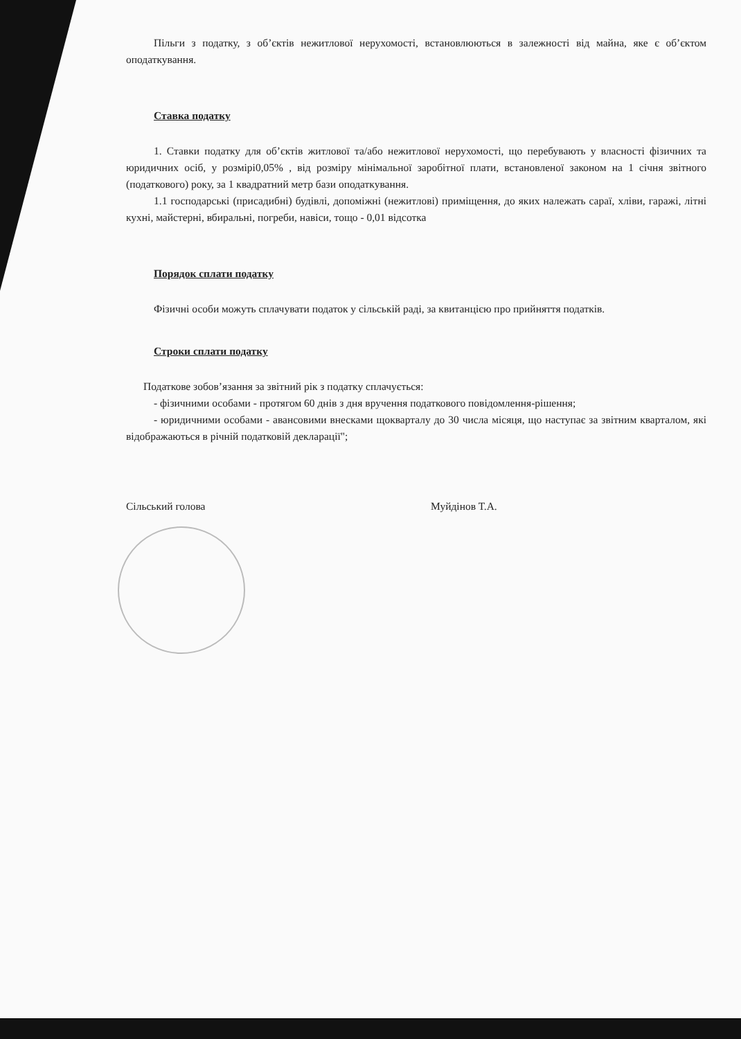Пільги з податку, з об’єктів нежитлової нерухомості, встановлюються в залежності від майна, яке є об’єктом оподаткування.
Ставка податку
1. Ставки податку для об’єктів житлової та/або нежитлової нерухомості, що перебувають у власності фізичних та юридичних осіб, у розмірі0,05% , від розміру мінімальної заробітної плати, встановленої законом на 1 січня звітного (податкового) року, за 1 квадратний метр бази оподаткування.
1.1 господарські (присадибні) будівлі, допоміжні (нежитлові) приміщення, до яких належать сараї, хліви, гаражі, літні кухні, майстерні, вбиральні, погреби, навіси, тощо - 0,01 відсотка
Порядок сплати податку
Фізичні особи можуть сплачувати податок у сільській раді, за квитанцією про прийняття податків.
Строки сплати податку
Податкове зобов’язання за звітний рік з податку сплачується:
- фізичними особами - протягом 60 днів з дня вручення податкового повідомлення-рішення;
- юридичними особами - авансовими внесками щокварталу до 30 числа місяця, що наступає за звітним кварталом, які відображаються в річній податковій декларації";
Сільський голова Муйдінов Т.А.